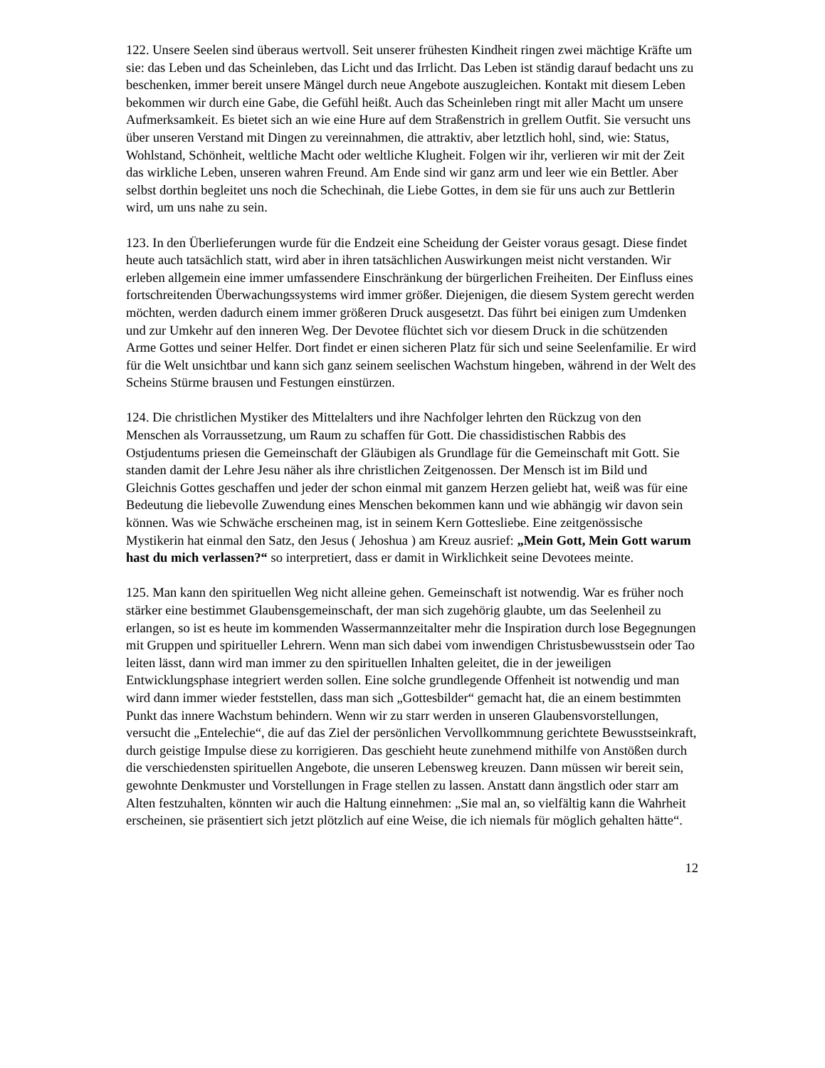122. Unsere Seelen sind überaus wertvoll. Seit unserer frühesten Kindheit ringen zwei mächtige Kräfte um sie: das Leben und das Scheinleben, das Licht und das Irrlicht. Das Leben ist ständig darauf bedacht uns zu beschenken, immer bereit unsere Mängel durch neue Angebote auszugleichen. Kontakt mit diesem Leben bekommen wir durch eine Gabe, die Gefühl heißt. Auch das Scheinleben ringt mit aller Macht um unsere Aufmerksamkeit. Es bietet sich an wie eine Hure auf dem Straßenstrich in grellem Outfit. Sie versucht uns über unseren Verstand mit Dingen zu vereinnahmen, die attraktiv, aber letztlich hohl, sind, wie: Status, Wohlstand, Schönheit, weltliche Macht oder weltliche Klugheit. Folgen wir ihr, verlieren wir mit der Zeit das wirkliche Leben, unseren wahren Freund. Am Ende sind wir ganz arm und leer wie ein Bettler. Aber selbst dorthin begleitet uns noch die Schechinah, die Liebe Gottes, in dem sie für uns auch zur Bettlerin wird, um uns nahe zu sein.
123. In den Überlieferungen wurde für die Endzeit eine Scheidung der Geister voraus gesagt. Diese findet heute auch tatsächlich statt, wird aber in ihren tatsächlichen Auswirkungen meist nicht verstanden. Wir erleben allgemein eine immer umfassendere Einschränkung der bürgerlichen Freiheiten. Der Einfluss eines fortschreitenden Überwachungssystems wird immer größer. Diejenigen, die diesem System gerecht werden möchten, werden dadurch einem immer größeren Druck ausgesetzt. Das führt bei einigen zum Umdenken und zur Umkehr auf den inneren Weg. Der Devotee flüchtet sich vor diesem Druck in die schützenden Arme Gottes und seiner Helfer. Dort findet er einen sicheren Platz für sich und seine Seelenfamilie. Er wird für die Welt unsichtbar und kann sich ganz seinem seelischen Wachstum hingeben, während in der Welt des Scheins Stürme brausen und Festungen einstürzen.
124. Die christlichen Mystiker des Mittelalters und ihre Nachfolger lehrten den Rückzug von den Menschen als Vorraussetzung, um Raum zu schaffen für Gott. Die chassidistischen Rabbis des Ostjudentums priesen die Gemeinschaft der Gläubigen als Grundlage für die Gemeinschaft mit Gott. Sie standen damit der Lehre Jesu näher als ihre christlichen Zeitgenossen. Der Mensch ist im Bild und Gleichnis Gottes geschaffen und jeder der schon einmal mit ganzem Herzen geliebt hat, weiß was für eine Bedeutung die liebevolle Zuwendung eines Menschen bekommen kann und wie abhängig wir davon sein können. Was wie Schwäche erscheinen mag, ist in seinem Kern Gottesliebe. Eine zeitgenössische Mystikerin hat einmal den Satz, den Jesus ( Jehoshua ) am Kreuz ausrief: „Mein Gott, Mein Gott warum hast du mich verlassen?“ so interpretiert, dass er damit in Wirklichkeit seine Devotees meinte.
125. Man kann den spirituellen Weg nicht alleine gehen. Gemeinschaft ist notwendig. War es früher noch stärker eine bestimmet Glaubensgemeinschaft, der man sich zugehörig glaubte, um das Seelenheil zu erlangen, so ist es heute im kommenden Wassermannzeitalter mehr die Inspiration durch lose Begegnungen mit Gruppen und spiritueller Lehrern. Wenn man sich dabei vom inwendigen Christusbewusstsein oder Tao leiten lässt, dann wird man immer zu den spirituellen Inhalten geleitet, die in der jeweiligen Entwicklungsphase integriert werden sollen. Eine solche grundlegende Offenheit ist notwendig und man wird dann immer wieder feststellen, dass man sich „Gottesbilder“ gemacht hat, die an einem bestimmten Punkt das innere Wachstum behindern. Wenn wir zu starr werden in unseren Glaubensvorstellungen, versucht die „Entelechie“, die auf das Ziel der persönlichen Vervollkommnung gerichtete Bewusstseinkraft, durch geistige Impulse diese zu korrigieren. Das geschieht heute zunehmend mithilfe von Anstößen durch die verschiedensten spirituellen Angebote, die unseren Lebensweg kreuzen. Dann müssen wir bereit sein, gewohnte Denkmuster und Vorstellungen in Frage stellen zu lassen. Anstatt dann ängstlich oder starr am Alten festzuhalten, könnten wir auch die Haltung einnehmen: „Sie mal an, so vielfältig kann die Wahrheit erscheinen, sie präsentiert sich jetzt plötzlich auf eine Weise, die ich niemals für möglich gehalten hätte“.
12